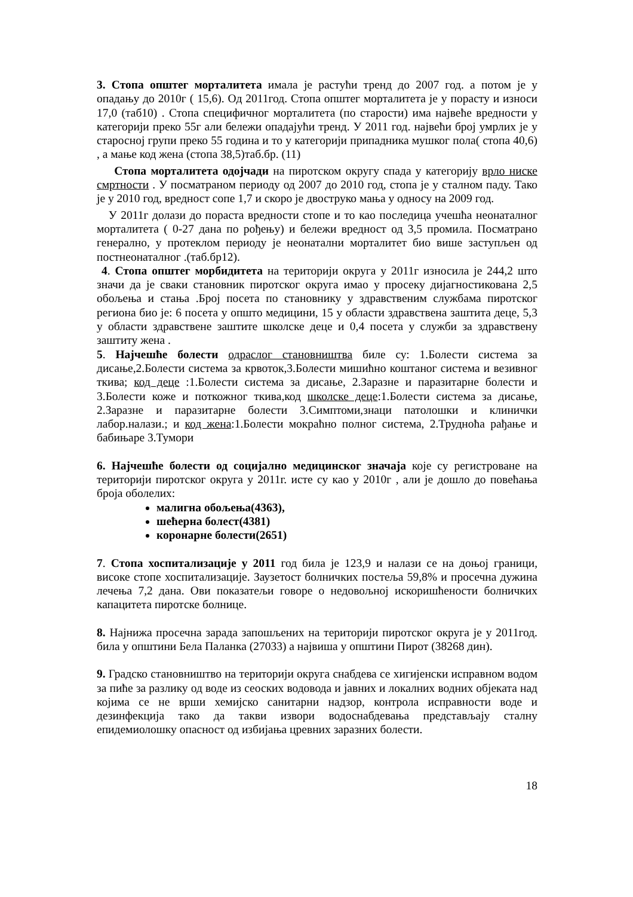3. Стопа општег морталитета имала је растући тренд до 2007 год. а потом је у опадању до 2010г ( 15,6). Од 2011год. Стопа општег морталитета је у порасту и износи 17,0 (таб10) . Стопа специфичног морталитета (по старости) има највеће вредности у категорији преко 55г али бележи опадајући тренд. У 2011 год. највећи број умрлих је у старосној групи преко 55 година и то у категорији припадника мушког пола( стопа 40,6) , а мање код жена (стопа 38,5)таб.бр. (11)
Стопа морталитета одојчади на пиротском округу спада у категорију врло ниске смртности . У посматраном периоду од 2007 до 2010 год, стопа је у сталном паду. Тако је у 2010 год, вредност сопе 1,7 и скоро је двоструко мања у односу на 2009 год.
У 2011г долази до пораста вредности стопе и то као последица учешћа неонаталног морталитета ( 0-27 дана по рођењу) и бележи вредност од 3,5 промила. Посматрано генерално, у протеклом периоду је неонатални морталитет био више заступљен од постнеонаталног .(таб.бр12).
4. Стопа општег морбидитета на територији округа у 2011г износила је 244,2 што значи да је сваки становник пиротског округа имао у просеку дијагностикована 2,5 обољења и стања .Број посета по становнику у здравственим службама пиротског региона био је: 6 посета у општо медицини, 15 у области здравствена заштита деце, 5,3 у области здравствене заштите школске деце и 0,4 посета у служби за здравствену заштиту жена .
5. Најчешће болести одраслог становништва биле су: 1.Болести система за дисање,2.Болести система за крвоток,3.Болести мишићно коштаног система и везивног ткива; код деце :1.Болести система за дисање, 2.Заразне и паразитарне болести и 3.Болести коже и поткожног ткива,код школске деце:1.Болести система за дисање, 2.Заразне и паразитарне болести 3.Симптоми,знаци патолошки и клинички лабор.налази.; и код жена:1.Болести мокраћно полног система, 2.Трудноћа рађање и бабињаре 3.Тумори
6. Најчешће болести од социјално медицинског значаја које су регистроване на територији пиротског округа у 2011г. исте су као у 2010г , али је дошло до повећања броја оболелих:
малигна обољења(4363),
шећерна болест(4381)
коронарне болести(2651)
7. Стопа хоспитализације у 2011 год била је 123,9 и налази се на доњој граници, високе стопе хоспитализације. Заузетост болничких постеља 59,8% и просечна дужина лечења 7,2 дана. Ови показатељи говоре о недовољној искоришћености болничких капацитета пиротске болнице.
8. Најнижа просечна зарада запошљених на територији пиротског округа је у 2011год. била у општини Бела Паланка (27033) а највиша у општини Пирот (38268 дин).
9. Градско становништво на територији округа снабдева се хигијенски исправном водом за пиће за разлику од воде из сеоских водовода и јавних и локалних водних објеката над којима се не врши хемијско санитарни надзор, контрола исправности воде и дезинфекција тако да такви извори водоснабдевања представљају сталну епидемиолошку опасност од избијања цревних заразних болести.
18